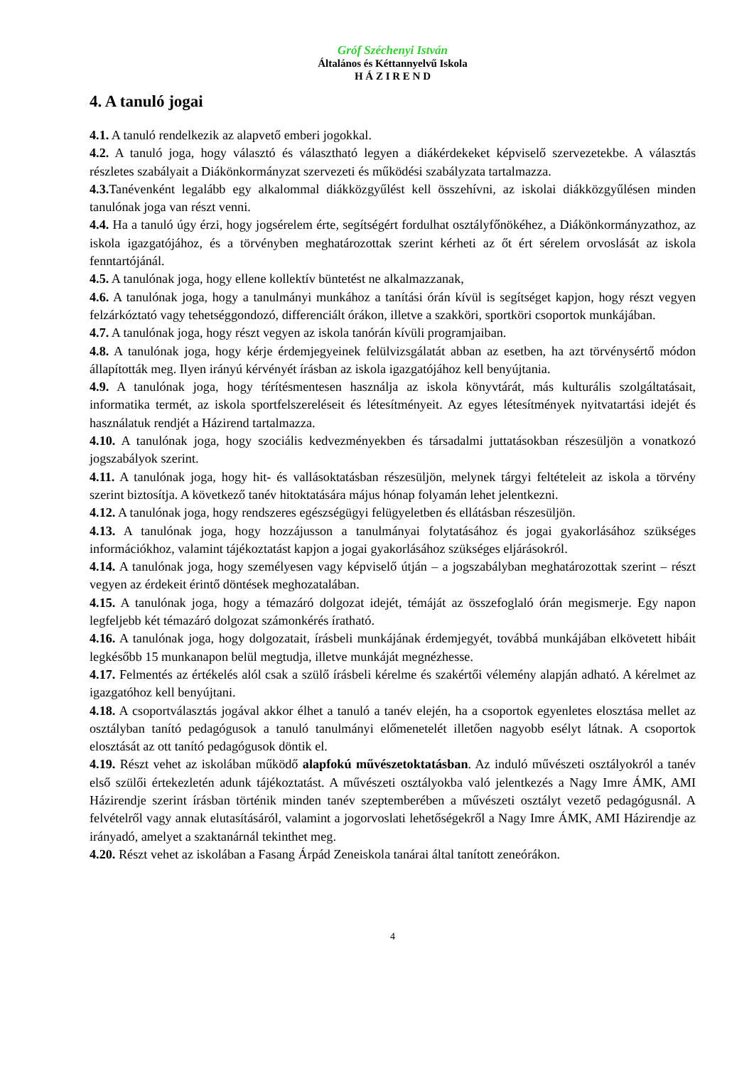Gróf Széchenyi István
Általános és Kéttannyelvű Iskola
H Á Z I R E N D
4. A tanuló jogai
4.1. A tanuló rendelkezik az alapvető emberi jogokkal.
4.2. A tanuló joga, hogy választó és választható legyen a diákérdekeket képviselő szervezetekbe. A választás részletes szabályait a Diákönkormányzat szervezeti és működési szabályzata tartalmazza.
4.3. Tanévenként legalább egy alkalommal diákközgyűlést kell összehívni, az iskolai diákközgyűlésen minden tanulónak joga van részt venni.
4.4. Ha a tanuló úgy érzi, hogy jogsérelem érte, segítségért fordulhat osztályfőnökéhez, a Diákönkormányzathoz, az iskola igazgatójához, és a törvényben meghatározottak szerint kérheti az őt ért sérelem orvoslását az iskola fenntartójánál.
4.5. A tanulónak joga, hogy ellene kollektív büntetést ne alkalmazzanak,
4.6. A tanulónak joga, hogy a tanulmányi munkához a tanítási órán kívül is segítséget kapjon, hogy részt vegyen felzárkóztató vagy tehetséggondozó, differenciált órákon, illetve a szakköri, sportköri csoportok munkájában.
4.7. A tanulónak joga, hogy részt vegyen az iskola tanórán kívüli programjaiban.
4.8. A tanulónak joga, hogy kérje érdemjegyeinek felülvizsgálatát abban az esetben, ha azt törvénysértő módon állapították meg. Ilyen irányú kérvényét írásban az iskola igazgatójához kell benyújtania.
4.9. A tanulónak joga, hogy térítésmentesen használja az iskola könyvtárát, más kulturális szolgáltatásait, informatika termét, az iskola sportfelszereléseit és létesítményeit. Az egyes létesítmények nyitvatartási idejét és használatuk rendjét a Házirend tartalmazza.
4.10. A tanulónak joga, hogy szociális kedvezményekben és társadalmi juttatásokban részesüljön a vonatkozó jogszabályok szerint.
4.11. A tanulónak joga, hogy hit- és vallásoktatásban részesüljön, melynek tárgyi feltételeit az iskola a törvény szerint biztosítja. A következő tanév hitoktatására május hónap folyamán lehet jelentkezni.
4.12. A tanulónak joga, hogy rendszeres egészségügyi felügyeletben és ellátásban részesüljön.
4.13. A tanulónak joga, hogy hozzájusson a tanulmányai folytatásához és jogai gyakorlásához szükséges információkhoz, valamint tájékoztatást kapjon a jogai gyakorlásához szükséges eljárásokról.
4.14. A tanulónak joga, hogy személyesen vagy képviselő útján – a jogszabályban meghatározottak szerint – részt vegyen az érdekeit érintő döntések meghozatalában.
4.15. A tanulónak joga, hogy a témazáró dolgozat idejét, témáját az összefoglaló órán megismerje. Egy napon legfeljebb két témazáró dolgozat számonkérés íratható.
4.16. A tanulónak joga, hogy dolgozatait, írásbeli munkájának érdemjegyét, továbbá munkájában elkövetett hibáit legkésőbb 15 munkanapon belül megtudja, illetve munkáját megnézhesse.
4.17. Felmentés az értékelés alól csak a szülő írásbeli kérelme és szakértői vélemény alapján adható. A kérelmet az igazgatóhoz kell benyújtani.
4.18. A csoportválasztás jogával akkor élhet a tanuló a tanév elején, ha a csoportok egyenletes elosztása mellet az osztályban tanító pedagógusok a tanuló tanulmányi előmenetelét illetően nagyobb esélyt látnak. A csoportok elosztását az ott tanító pedagógusok döntik el.
4.19. Részt vehet az iskolában működő alapfokú művészetoktatásban. Az induló művészeti osztályokról a tanév első szülői értekezletén adunk tájékoztatást. A művészeti osztályokba való jelentkezés a Nagy Imre ÁMK, AMI Házirendje szerint írásban történik minden tanév szeptemberében a művészeti osztályt vezető pedagógusnál. A felvételről vagy annak elutasításáról, valamint a jogorvoslati lehetőségekről a Nagy Imre ÁMK, AMI Házirendje az irányadó, amelyet a szaktanárnál tekinthet meg.
4.20. Részt vehet az iskolában a Fasang Árpád Zeneiskola tanárai által tanított zeneórákon.
4